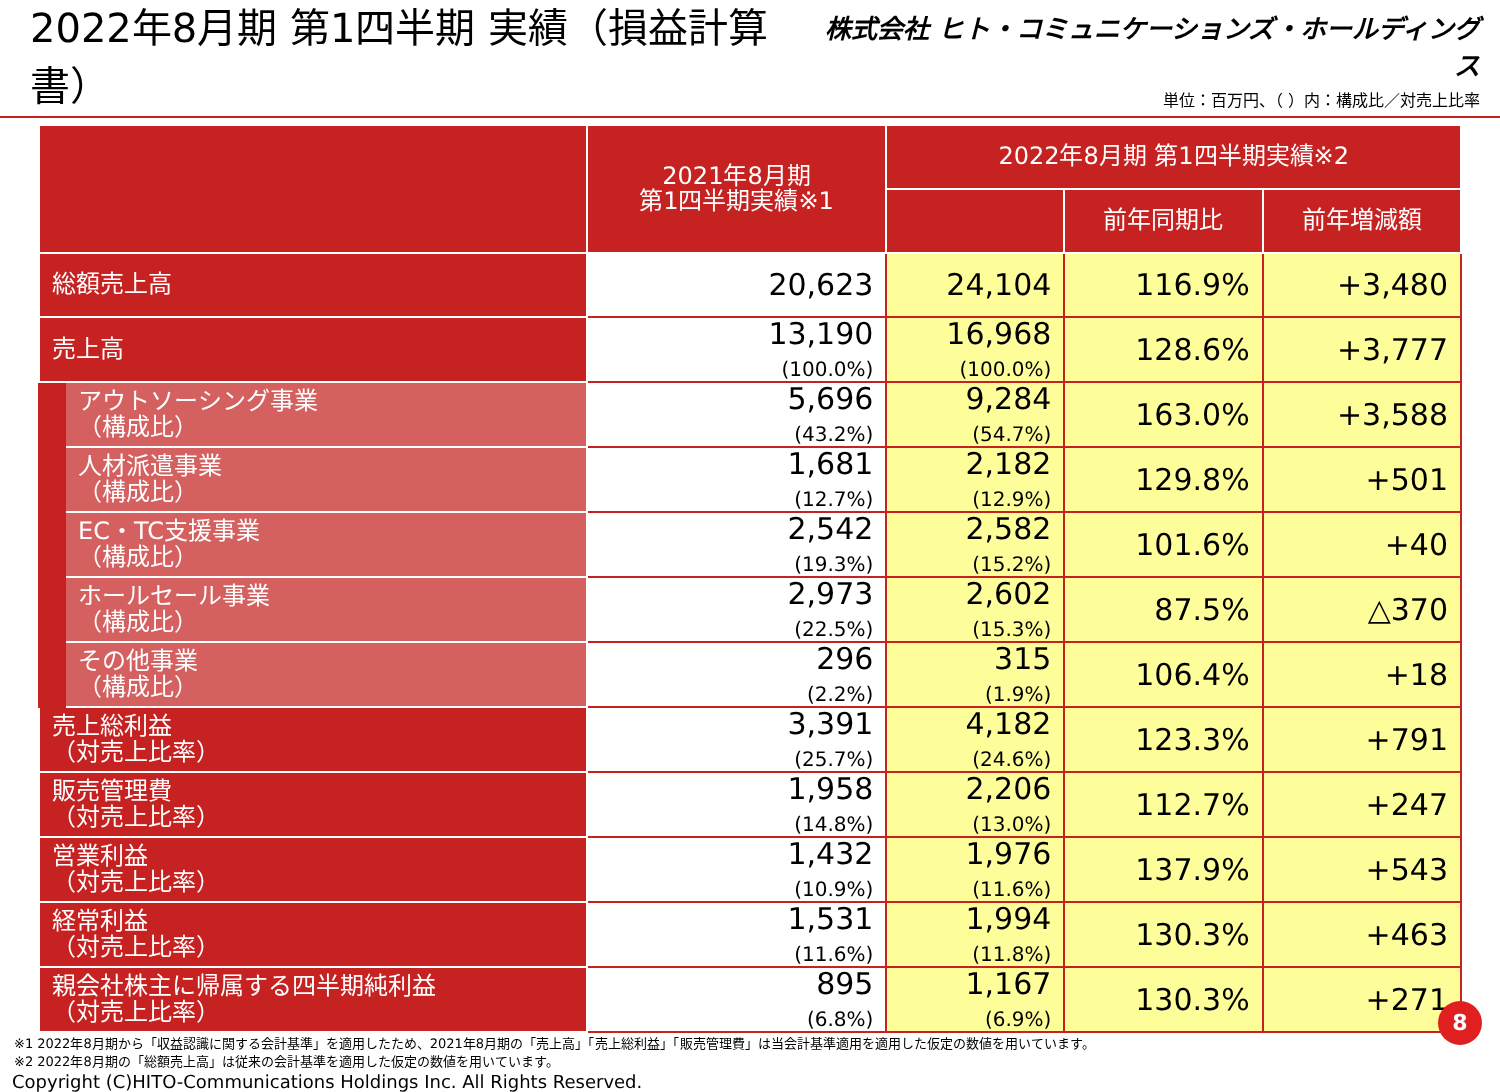2022年8月期 第1四半期 実績（損益計算書）
株式会社 ヒト・コミュニケーションズ・ホールディングス
単位：百万円、（ ）内：構成比／対売上比率
| | | 2021年8月期 第1四半期実績※1 | 2022年8月期 第1四半期実績※2 | | |
| --- | --- | --- | --- | --- | --- |
| | | | | 前年同期比 | 前年増減額 |
| 総額売上高 | | 20,623 | 24,104 | 116.9% | +3,480 |
| 売上高 | | 13,190 (100.0%) | 16,968 (100.0%) | 128.6% | +3,777 |
| | アウトソーシング事業 （構成比） | 5,696 (43.2%) | 9,284 (54.7%) | 163.0% | +3,588 |
| | 人材派遣事業 （構成比） | 1,681 (12.7%) | 2,182 (12.9%) | 129.8% | +501 |
| | EC・TC支援事業 （構成比） | 2,542 (19.3%) | 2,582 (15.2%) | 101.6% | +40 |
| | ホールセール事業 （構成比） | 2,973 (22.5%) | 2,602 (15.3%) | 87.5% | △370 |
| | その他事業 （構成比） | 296 (2.2%) | 315 (1.9%) | 106.4% | +18 |
| 売上総利益 （対売上比率） | | 3,391 (25.7%) | 4,182 (24.6%) | 123.3% | +791 |
| 販売管理費 （対売上比率） | | 1,958 (14.8%) | 2,206 (13.0%) | 112.7% | +247 |
| 営業利益 （対売上比率） | | 1,432 (10.9%) | 1,976 (11.6%) | 137.9% | +543 |
| 経常利益 （対売上比率） | | 1,531 (11.6%) | 1,994 (11.8%) | 130.3% | +463 |
| 親会社株主に帰属する四半期純利益 （対売上比率） | | 895 (6.8%) | 1,167 (6.9%) | 130.3% | +271 |
※1 2022年8月期から「収益認識に関する会計基準」を適用したため、2021年8月期の「売上高」「売上総利益」「販売管理費」は当会計基準適用を適用した仮定の数値を用いています。
※2 2022年8月期の「総額売上高」は従来の会計基準を適用した仮定の数値を用いています。
Copyright (C)HITO-Communications Holdings Inc. All Rights Reserved.
8